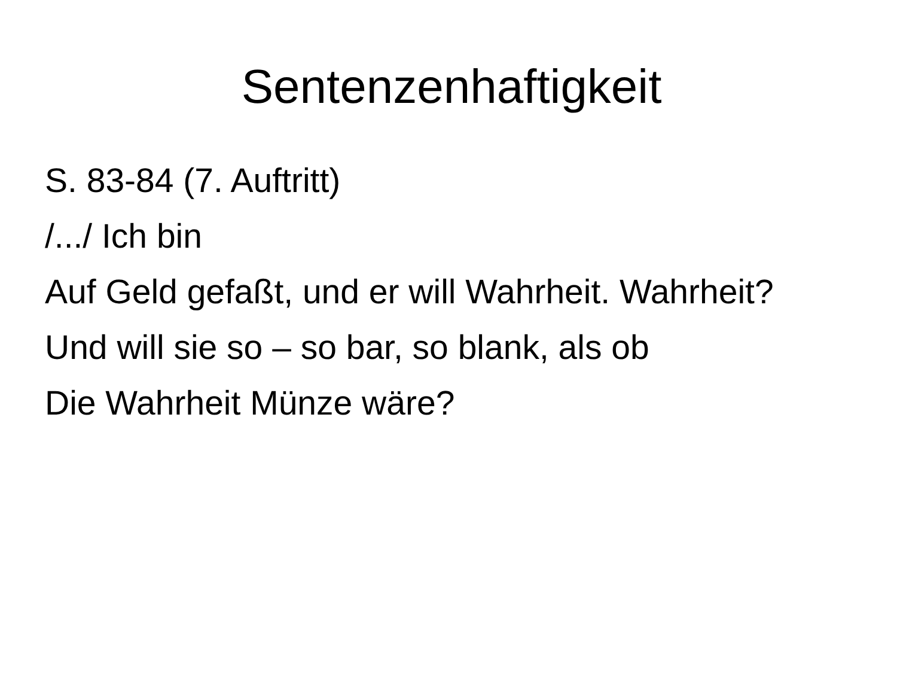Sentenzenhaftigkeit
S. 83-84 (7. Auftritt)
/.../ Ich bin
Auf Geld gefaßt, und er will Wahrheit. Wahrheit?
Und will sie so – so bar, so blank, als ob
Die Wahrheit Münze wäre?